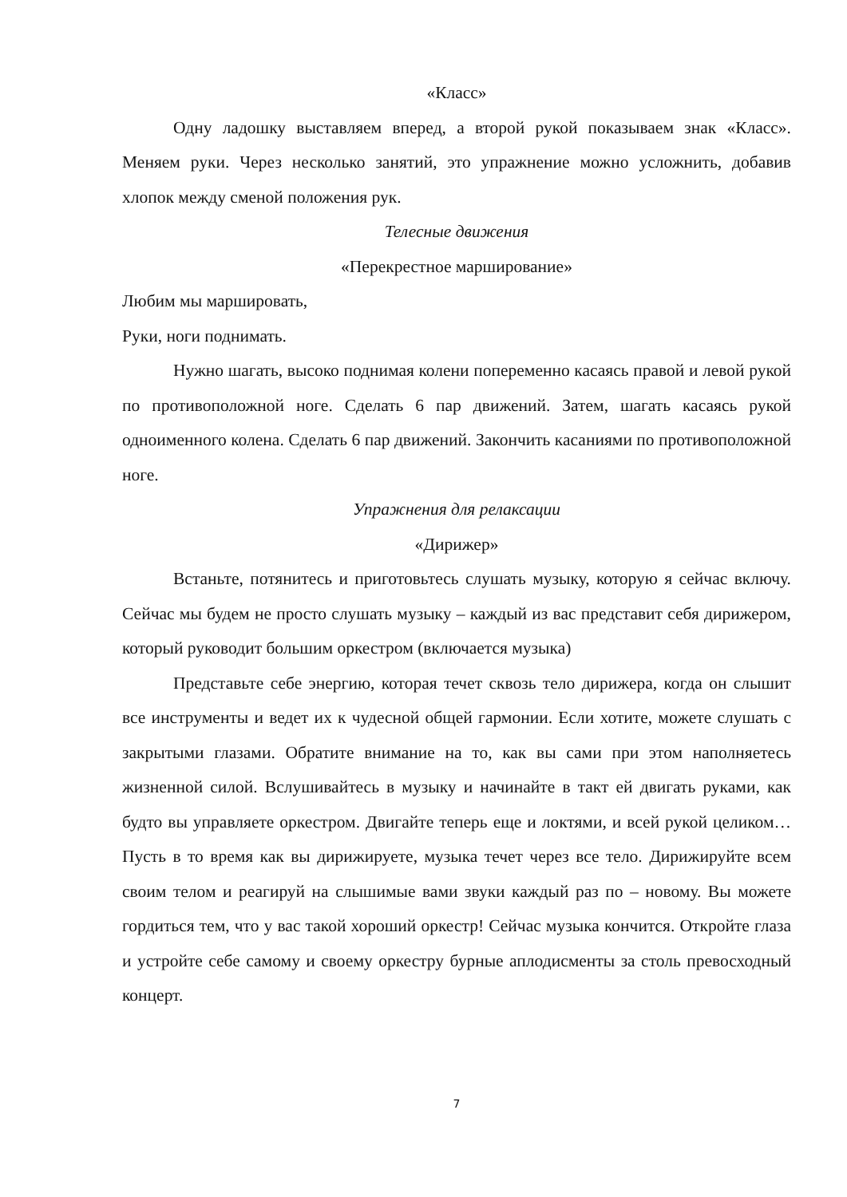«Класс»
Одну ладошку выставляем вперед, а второй рукой показываем знак «Класс». Меняем руки. Через несколько занятий, это упражнение можно усложнить, добавив хлопок между сменой положения рук.
Телесные движения
«Перекрестное марширование»
Любим мы маршировать,
Руки, ноги поднимать.
Нужно шагать, высоко поднимая колени попеременно касаясь правой и левой рукой по противоположной ноге. Сделать 6 пар движений. Затем, шагать касаясь рукой одноименного колена. Сделать 6 пар движений. Закончить касаниями по противоположной ноге.
Упражнения для релаксации
«Дирижер»
Встаньте, потянитесь и приготовьтесь слушать музыку, которую я сейчас включу. Сейчас мы будем не просто слушать музыку – каждый из вас представит себя дирижером, который руководит большим оркестром (включается музыка)
Представьте себе энергию, которая течет сквозь тело дирижера, когда он слышит все инструменты и ведет их к чудесной общей гармонии. Если хотите, можете слушать с закрытыми глазами. Обратите внимание на то, как вы сами при этом наполняетесь жизненной силой. Вслушивайтесь в музыку и начинайте в такт ей двигать руками, как будто вы управляете оркестром. Двигайте теперь еще и локтями, и всей рукой целиком… Пусть в то время как вы дирижируете, музыка течет через все тело. Дирижируйте всем своим телом и реагируй на слышимые вами звуки каждый раз по – новому. Вы можете гордиться тем, что у вас такой хороший оркестр! Сейчас музыка кончится. Откройте глаза и устройте себе самому и своему оркестру бурные аплодисменты за столь превосходный концерт.
7